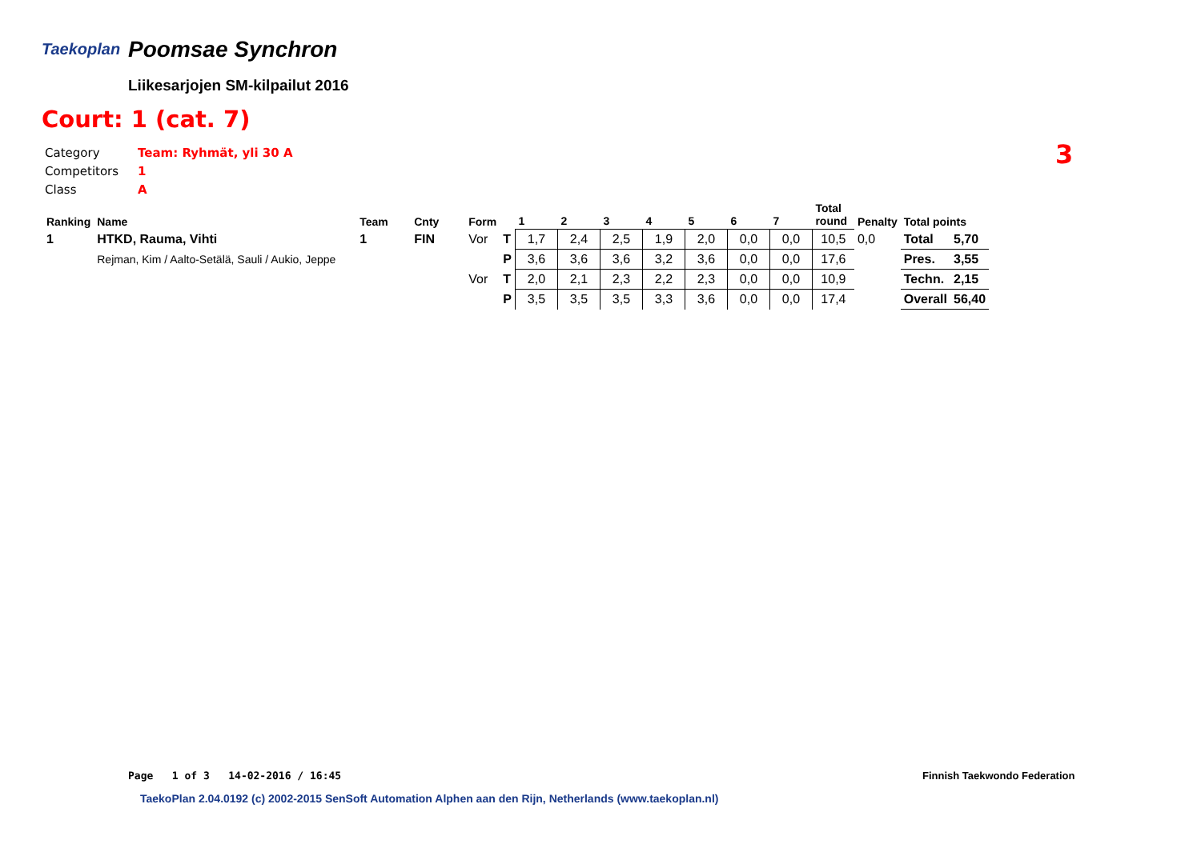Taekoplan
Poomsae Synchron
Liikesarjojen SM-kilpailut 2016
Court: 1 (cat. 7)
Category Team: Ryhmät, yli 30 A
Competitors 1
Class A
3
| Ranking | Name | Team | Cnty | Form | | 1 | 2 | 3 | 4 | 5 | 6 | 7 | Total round | Penalty | Total points | |
| --- | --- | --- | --- | --- | --- | --- | --- | --- | --- | --- | --- | --- | --- | --- | --- | --- |
| 1 | HTKD, Rauma, Vihti | 1 | FIN | Vor | T | 1,7 | 2,4 | 2,5 | 1,9 | 2,0 | 0,0 | 0,0 | 10,5 | 0,0 | Total | 5,70 |
| | Rejman, Kim / Aalto-Setälä, Sauli / Aukio, Jeppe | | | | P | 3,6 | 3,6 | 3,6 | 3,2 | 3,6 | 0,0 | 0,0 | 17,6 | | Pres. | 3,55 |
| | | | | Vor | T | 2,0 | 2,1 | 2,3 | 2,2 | 2,3 | 0,0 | 0,0 | 10,9 | | Techn. | 2,15 |
| | | | | | P | 3,5 | 3,5 | 3,5 | 3,3 | 3,6 | 0,0 | 0,0 | 17,4 | | Overall | 56,40 |
Page 1 of 3 14-02-2016 / 16:45
Finnish Taekwondo Federation
TaekoPlan 2.04.0192 (c) 2002-2015 SenSoft Automation Alphen aan den Rijn, Netherlands (www.taekoplan.nl)